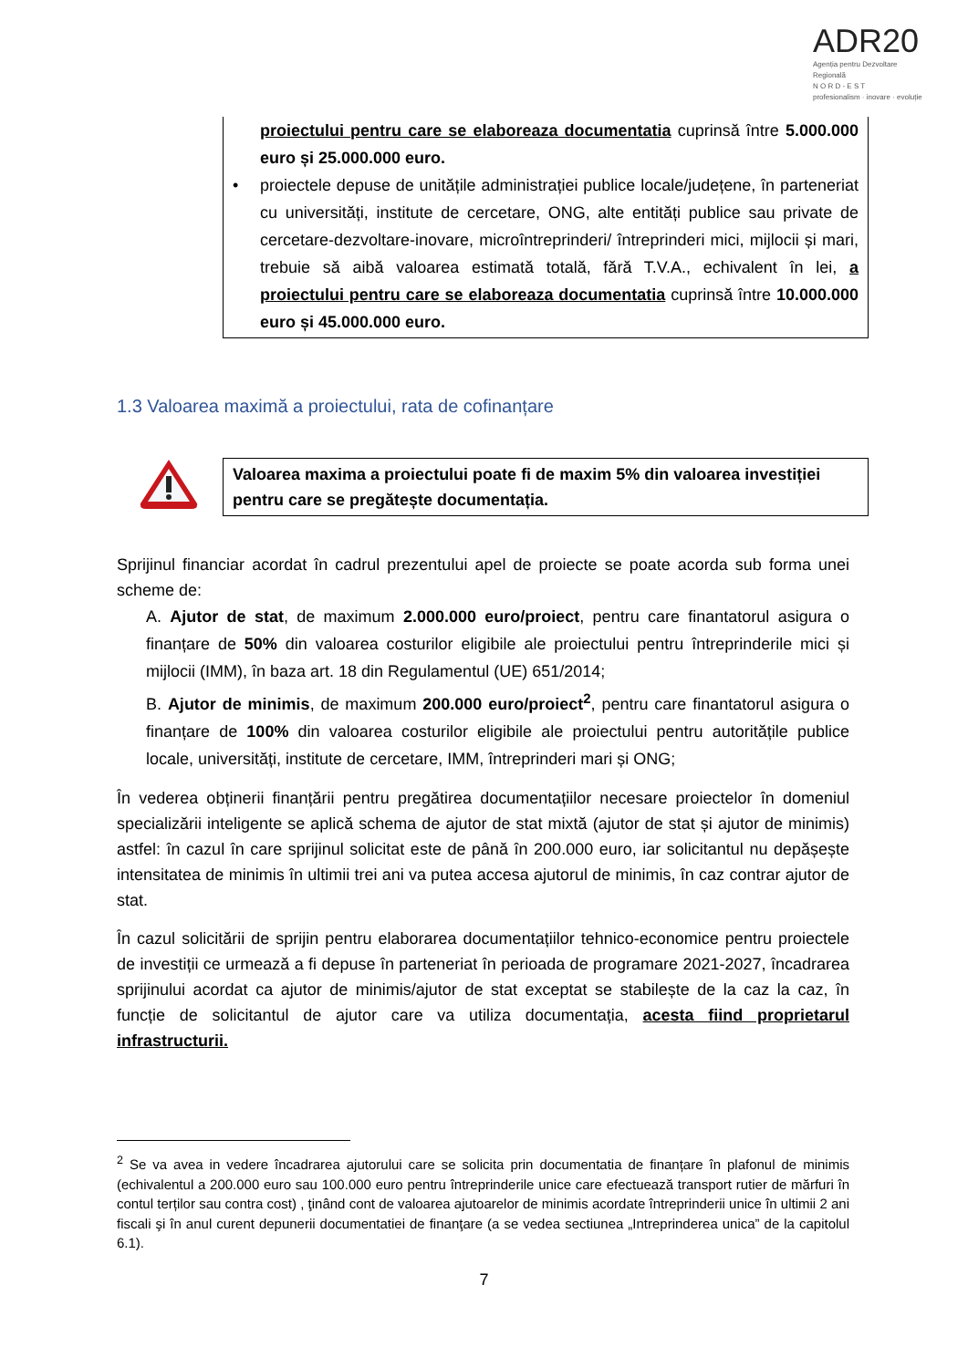ADR20
Agenția pentru Dezvoltare Regională
N O R D - E S T
profesionalism · inovare · evoluție
proiectului pentru care se elaboreaza documentatia cuprinsă între 5.000.000 euro și 25.000.000 euro.
• proiectele depuse de unitățile administrației publice locale/județene, în parteneriat cu universități, institute de cercetare, ONG, alte entități publice sau private de cercetare-dezvoltare-inovare, microîntreprinderi/ întreprinderi mici, mijlocii și mari, trebuie să aibă valoarea estimată totală, fără T.V.A., echivalent în lei, a proiectului pentru care se elaboreaza documentatia cuprinsă între 10.000.000 euro și 45.000.000 euro.
1.3 Valoarea maximă a proiectului, rata de cofinanțare
Valoarea maxima a proiectului poate fi de maxim 5% din valoarea investiției pentru care se pregătește documentația.
Sprijinul financiar acordat în cadrul prezentului apel de proiecte se poate acorda sub forma unei scheme de:
A. Ajutor de stat, de maximum 2.000.000 euro/proiect, pentru care finantatorul asigura o finanțare de 50% din valoarea costurilor eligibile ale proiectului pentru întreprinderile mici și mijlocii (IMM), în baza art. 18 din Regulamentul (UE) 651/2014;
B. Ajutor de minimis, de maximum 200.000 euro/proiect<sup>2</sup>, pentru care finantatorul asigura o finanțare de 100% din valoarea costurilor eligibile ale proiectului pentru autoritățile publice locale, universități, institute de cercetare, IMM, întreprinderi mari și ONG;
În vederea obținerii finanțării pentru pregătirea documentațiilor necesare proiectelor în domeniul specializării inteligente se aplică schema de ajutor de stat mixtă (ajutor de stat și ajutor de minimis) astfel: în cazul în care sprijinul solicitat este de până în 200.000 euro, iar solicitantul nu depășește intensitatea de minimis în ultimii trei ani va putea accesa ajutorul de minimis, în caz contrar ajutor de stat.
În cazul solicitării de sprijin pentru elaborarea documentațiilor tehnico-economice pentru proiectele de investiții ce urmează a fi depuse în parteneriat în perioada de programare 2021-2027, încadrarea sprijinului acordat ca ajutor de minimis/ajutor de stat exceptat se stabilește de la caz la caz, în funcție de solicitantul de ajutor care va utiliza documentația, acesta fiind proprietarul infrastructurii.
<sup>2</sup> Se va avea in vedere încadrarea ajutorului care se solicita prin documentatia de finanțare în plafonul de minimis (echivalentul a 200.000 euro sau 100.000 euro pentru întreprinderile unice care efectuează transport rutier de mărfuri în contul terților sau contra cost) , ţinând cont de valoarea ajutoarelor de minimis acordate întreprinderii unice în ultimii 2 ani fiscali şi în anul curent depunerii documentatiei de finanţare (a se vedea sectiunea „Intreprinderea unica” de la capitolul 6.1).
7